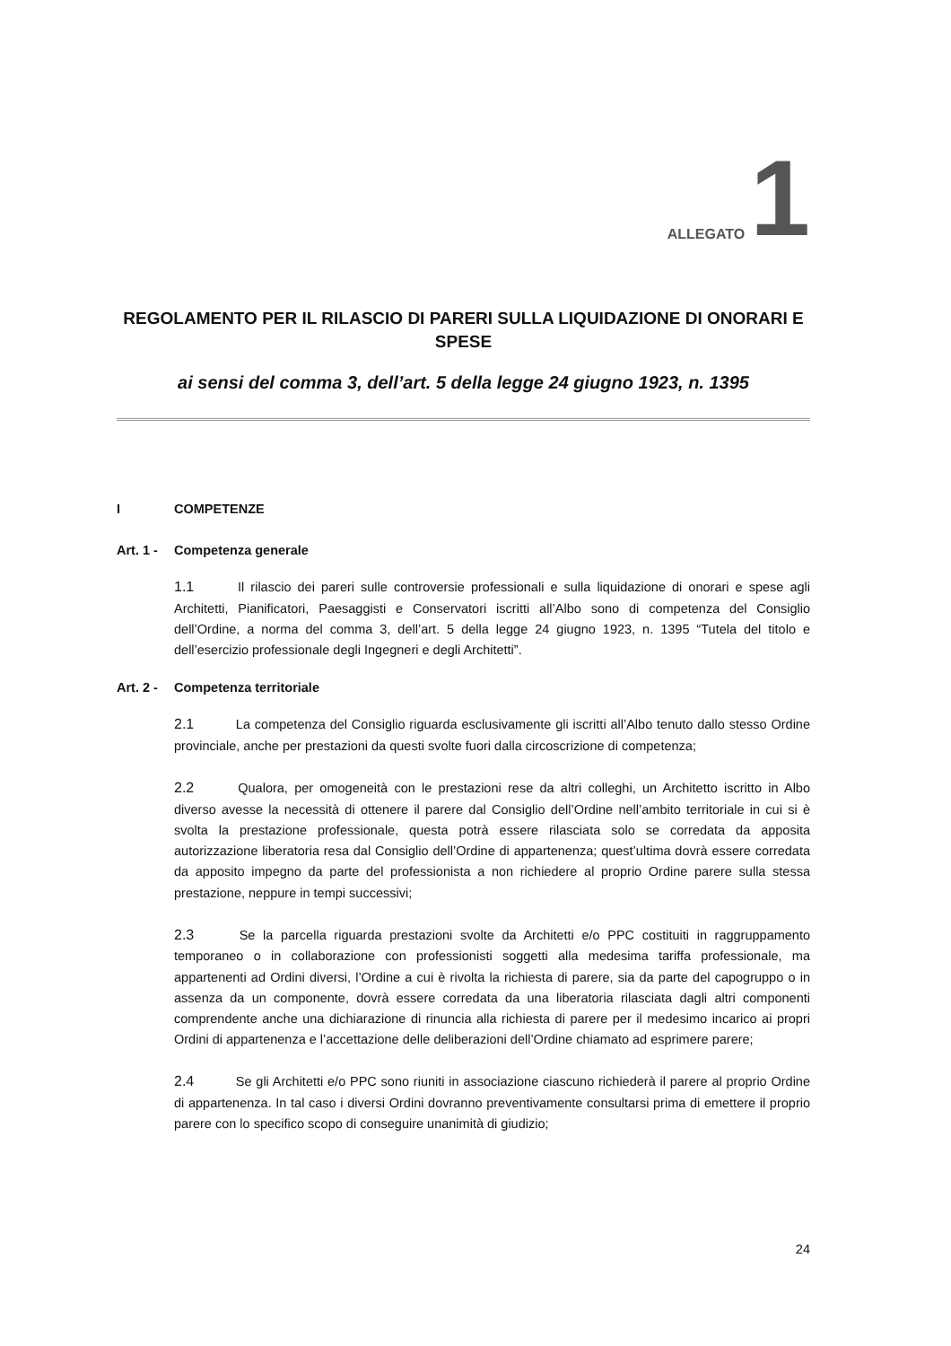ALLEGATO 1
REGOLAMENTO PER IL RILASCIO DI PARERI SULLA LIQUIDAZIONE DI ONORARI E SPESE
ai sensi del comma 3, dell’art. 5 della legge 24 giugno 1923, n. 1395
I COMPETENZE
Art. 1 - Competenza generale
1.1 Il rilascio dei pareri sulle controversie professionali e sulla liquidazione di onorari e spese agli Architetti, Pianificatori, Paesaggisti e Conservatori iscritti all’Albo sono di competenza del Consiglio dell’Ordine, a norma del comma 3, dell’art. 5 della legge 24 giugno 1923, n. 1395 “Tutela del titolo e dell’esercizio professionale degli Ingegneri e degli Architetti”.
Art. 2 - Competenza territoriale
2.1 La competenza del Consiglio riguarda esclusivamente gli iscritti all’Albo tenuto dallo stesso Ordine provinciale, anche per prestazioni da questi svolte fuori dalla circoscrizione di competenza;
2.2 Qualora, per omogeneità con le prestazioni rese da altri colleghi, un Architetto iscritto in Albo diverso avesse la necessità di ottenere il parere dal Consiglio dell’Ordine nell’ambito territoriale in cui si è svolta la prestazione professionale, questa potrà essere rilasciata solo se corredata da apposita autorizzazione liberatoria resa dal Consiglio dell’Ordine di appartenenza; quest’ultima dovrà essere corredata da apposito impegno da parte del professionista a non richiedere al proprio Ordine parere sulla stessa prestazione, neppure in tempi successivi;
2.3 Se la parcella riguarda prestazioni svolte da Architetti e/o PPC costituiti in raggruppamento temporaneo o in collaborazione con professionisti soggetti alla medesima tariffa professionale, ma appartenenti ad Ordini diversi, l’Ordine a cui è rivolta la richiesta di parere, sia da parte del capogruppo o in assenza da un componente, dovrà essere corredata da una liberatoria rilasciata dagli altri componenti comprendente anche una dichiarazione di rinuncia alla richiesta di parere per il medesimo incarico ai propri Ordini di appartenenza e l’accettazione delle deliberazioni dell’Ordine chiamato ad esprimere parere;
2.4 Se gli Architetti e/o PPC sono riuniti in associazione ciascuno richiederà il parere al proprio Ordine di appartenenza. In tal caso i diversi Ordini dovranno preventivamente consultarsi prima di emettere il proprio parere con lo specifico scopo di conseguire unanimità di giudizio;
24